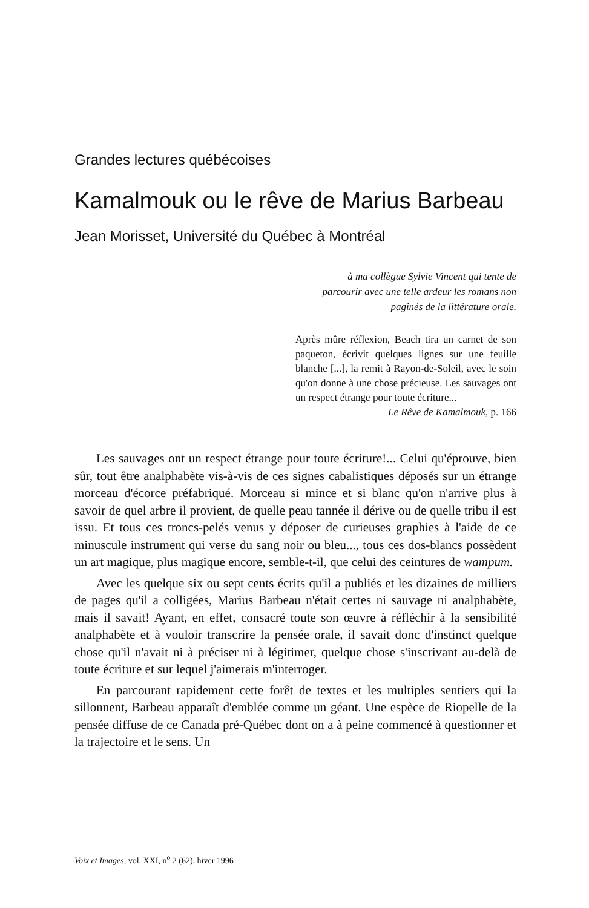Grandes lectures québécoises
Kamalmouk ou le rêve de Marius Barbeau
Jean Morisset, Université du Québec à Montréal
à ma collègue Sylvie Vincent qui tente de parcourir avec une telle ardeur les romans non paginés de la littérature orale.
Après mûre réflexion, Beach tira un carnet de son paqueton, écrivit quelques lignes sur une feuille blanche [...], la remit à Rayon-de-Soleil, avec le soin qu'on donne à une chose précieuse. Les sauvages ont un respect étrange pour toute écriture...
Le Rêve de Kamalmouk, p. 166
Les sauvages ont un respect étrange pour toute écriture!... Celui qu'éprouve, bien sûr, tout être analphabète vis-à-vis de ces signes cabalistiques déposés sur un étrange morceau d'écorce préfabriqué. Morceau si mince et si blanc qu'on n'arrive plus à savoir de quel arbre il provient, de quelle peau tannée il dérive ou de quelle tribu il est issu. Et tous ces troncs-pelés venus y déposer de curieuses graphies à l'aide de ce minuscule instrument qui verse du sang noir ou bleu..., tous ces dos-blancs possèdent un art magique, plus magique encore, semble-t-il, que celui des ceintures de wampum.
Avec les quelque six ou sept cents écrits qu'il a publiés et les dizaines de milliers de pages qu'il a colligées, Marius Barbeau n'était certes ni sauvage ni analphabète, mais il savait! Ayant, en effet, consacré toute son œuvre à réfléchir à la sensibilité analphabète et à vouloir transcrire la pensée orale, il savait donc d'instinct quelque chose qu'il n'avait ni à préciser ni à légitimer, quelque chose s'inscrivant au-delà de toute écriture et sur lequel j'aimerais m'interroger.
En parcourant rapidement cette forêt de textes et les multiples sentiers qui la sillonnent, Barbeau apparaît d'emblée comme un géant. Une espèce de Riopelle de la pensée diffuse de ce Canada pré-Québec dont on a à peine commencé à questionner et la trajectoire et le sens. Un
Voix et Images, vol. XXI, n<sup>o</sup> 2 (62), hiver 1996